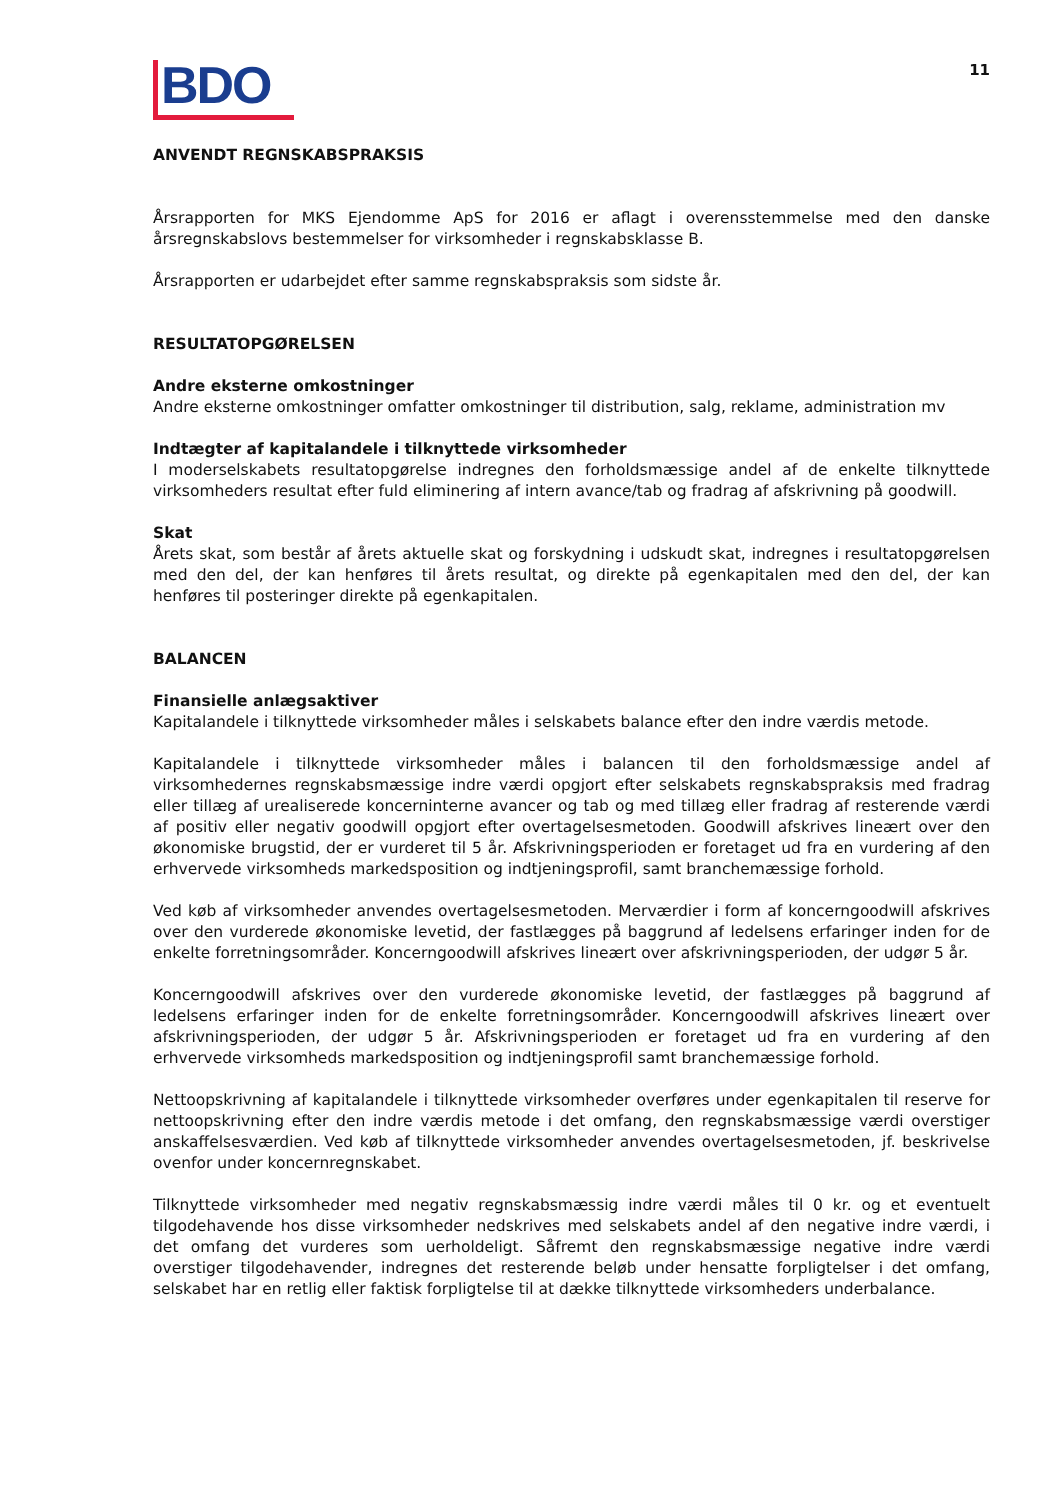BDO
11
ANVENDT REGNSKABSPRAKSIS
Årsrapporten for MKS Ejendomme ApS for 2016 er aflagt i overensstemmelse med den danske årsregnskabslovs bestemmelser for virksomheder i regnskabsklasse B.
Årsrapporten er udarbejdet efter samme regnskabspraksis som sidste år.
RESULTATOPGØRELSEN
Andre eksterne omkostninger
Andre eksterne omkostninger omfatter omkostninger til distribution, salg, reklame, administration mv
Indtægter af kapitalandele i tilknyttede virksomheder
I moderselskabets resultatopgørelse indregnes den forholdsmæssige andel af de enkelte tilknyttede virksomheders resultat efter fuld eliminering af intern avance/tab og fradrag af afskrivning på goodwill.
Skat
Årets skat, som består af årets aktuelle skat og forskydning i udskudt skat, indregnes i resultatopgørelsen med den del, der kan henføres til årets resultat, og direkte på egenkapitalen med den del, der kan henføres til posteringer direkte på egenkapitalen.
BALANCEN
Finansielle anlægsaktiver
Kapitalandele i tilknyttede virksomheder måles i selskabets balance efter den indre værdis metode.
Kapitalandele i tilknyttede virksomheder måles i balancen til den forholdsmæssige andel af virksomhedernes regnskabsmæssige indre værdi opgjort efter selskabets regnskabspraksis med fradrag eller tillæg af urealiserede koncerninterne avancer og tab og med tillæg eller fradrag af resterende værdi af positiv eller negativ goodwill opgjort efter overtagelsesmetoden. Goodwill afskrives lineært over den økonomiske brugstid, der er vurderet til 5 år. Afskrivningsperioden er foretaget ud fra en vurdering af den erhvervede virksomheds markedsposition og indtjeningsprofil, samt branchemæssige forhold.
Ved køb af virksomheder anvendes overtagelsesmetoden. Merværdier i form af koncerngoodwill afskrives over den vurderede økonomiske levetid, der fastlægges på baggrund af ledelsens erfaringer inden for de enkelte forretningsområder. Koncerngoodwill afskrives lineært over afskrivningsperioden, der udgør 5 år.
Koncerngoodwill afskrives over den vurderede økonomiske levetid, der fastlægges på baggrund af ledelsens erfaringer inden for de enkelte forretningsområder. Koncerngoodwill afskrives lineært over afskrivningsperioden, der udgør 5 år. Afskrivningsperioden er foretaget ud fra en vurdering af den erhvervede virksomheds markedsposition og indtjeningsprofil samt branchemæssige forhold.
Nettoopskrivning af kapitalandele i tilknyttede virksomheder overføres under egenkapitalen til reserve for nettoopskrivning efter den indre værdis metode i det omfang, den regnskabsmæssige værdi overstiger anskaffelsesværdien. Ved køb af tilknyttede virksomheder anvendes overtagelsesmetoden, jf. beskrivelse ovenfor under koncernregnskabet.
Tilknyttede virksomheder med negativ regnskabsmæssig indre værdi måles til 0 kr. og et eventuelt tilgodehavende hos disse virksomheder nedskrives med selskabets andel af den negative indre værdi, i det omfang det vurderes som uerholdeligt. Såfremt den regnskabsmæssige negative indre værdi overstiger tilgodehavender, indregnes det resterende beløb under hensatte forpligtelser i det omfang, selskabet har en retlig eller faktisk forpligtelse til at dække tilknyttede virksomheders underbalance.